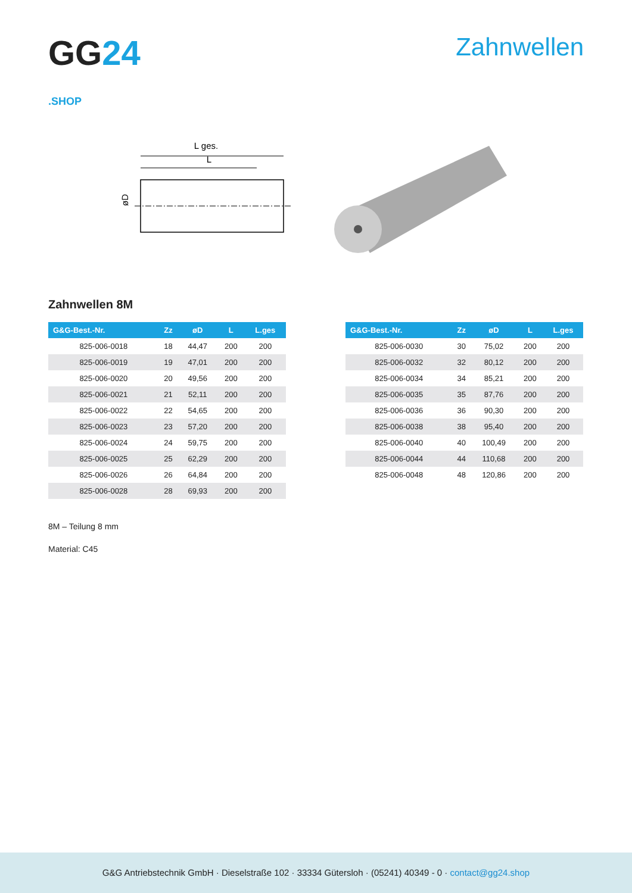GG24
.SHOP
Zahnwellen
L ges.
L
øD
Zahnwellen 8M
| G&G-Best.-Nr. | Zz | øD | L | L.ges |
| --- | --- | --- | --- | --- |
| 825-006-0018 | 18 | 44,47 | 200 | 200 |
| 825-006-0019 | 19 | 47,01 | 200 | 200 |
| 825-006-0020 | 20 | 49,56 | 200 | 200 |
| 825-006-0021 | 21 | 52,11 | 200 | 200 |
| 825-006-0022 | 22 | 54,65 | 200 | 200 |
| 825-006-0023 | 23 | 57,20 | 200 | 200 |
| 825-006-0024 | 24 | 59,75 | 200 | 200 |
| 825-006-0025 | 25 | 62,29 | 200 | 200 |
| 825-006-0026 | 26 | 64,84 | 200 | 200 |
| 825-006-0028 | 28 | 69,93 | 200 | 200 |
| G&G-Best.-Nr. | Zz | øD | L | L.ges |
| --- | --- | --- | --- | --- |
| 825-006-0030 | 30 | 75,02 | 200 | 200 |
| 825-006-0032 | 32 | 80,12 | 200 | 200 |
| 825-006-0034 | 34 | 85,21 | 200 | 200 |
| 825-006-0035 | 35 | 87,76 | 200 | 200 |
| 825-006-0036 | 36 | 90,30 | 200 | 200 |
| 825-006-0038 | 38 | 95,40 | 200 | 200 |
| 825-006-0040 | 40 | 100,49 | 200 | 200 |
| 825-006-0044 | 44 | 110,68 | 200 | 200 |
| 825-006-0048 | 48 | 120,86 | 200 | 200 |
8M – Teilung 8 mm
Material: C45
G&G Antriebstechnik GmbH · Dieselstraße 102 · 33334 Gütersloh · (05241) 40349 - 0 · contact@gg24.shop